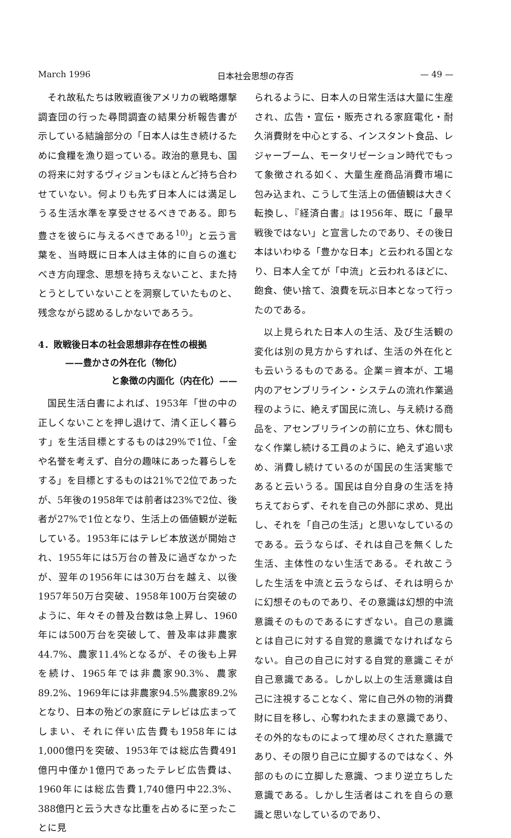March 1996 日本社会思想の存否 — 49 —
それ故私たちは敗戦直後アメリカの戦略爆撃調査団の行った尋問調査の結果分析報告書が示している結論部分の「日本人は生き続けるために食糧を漁り廻っている。政治的意見も、国の将来に対するヴィジョンもほとんど持ち合わせていない。何よりも先ず日本人には満足しうる生活水準を享受させるべきである。即ち豊さを彼らに与えるべきである<sup>10)</sup>」と云う言葉を、当時既に日本人は主体的に自らの進むべき方向理念、思想を持ちえないこと、また持とうとしていないことを洞察していたものと、残念ながら認めるしかないであろう。
4．敗戦後日本の社会思想非存在性の根拠
——豊かさの外在化（物化）
と象徴の内面化（内在化）——
国民生活白書によれば、1953年「世の中の正しくないことを押し退けて、清く正しく暮らす」を生活目標とするものは29%で1位、「金や名誉を考えず、自分の趣味にあった暮らしをする」を目標とするものは21%で2位であったが、5年後の1958年では前者は23%で2位、後者が27%で1位となり、生活上の価値観が逆転している。1953年にはテレビ本放送が開始され、1955年には5万台の普及に過ぎなかったが、翌年の1956年には30万台を越え、以後1957年50万台突破、1958年100万台突破のように、年々その普及台数は急上昇し、1960年には500万台を突破して、普及率は非農家44.7%、農家11.4%となるが、その後も上昇を続け、1965年では非農家90.3%、農家89.2%、1969年には非農家94.5%農家89.2%となり、日本の殆どの家庭にテレビは広まってしまい、それに伴い広告費も1958年には1,000億円を突破、1953年では総広告費491億円中僅か1億円であったテレビ広告費は、1960年には総広告費1,740億円中22.3%、388億円と云う大きな比重を占めるに至ったことに見
られるように、日本人の日常生活は大量に生産され、広告・宣伝・販売される家庭電化・耐久消費財を中心とする、インスタント食品、レジャーブーム、モータリゼーション時代でもって象徴される如く、大量生産商品消費市場に包み込まれ、こうして生活上の価値観は大きく転換し、『経済白書』は1956年、既に「最早戦後ではない」と宣言したのであり、その後日本はいわゆる「豊かな日本」と云われる国となり、日本人全てが「中流」と云われるほどに、飽食、使い捨て、浪費を玩ぶ日本となって行ったのである。
以上見られた日本人の生活、及び生活観の変化は別の見方からすれば、生活の外在化とも云いうるものである。企業＝資本が、工場内のアセンブリライン・システムの流れ作業過程のように、絶えず国民に流し、与え続ける商品を、アセンブリラインの前に立ち、休む間もなく作業し続ける工員のように、絶えず追い求め、消費し続けているのが国民の生活実態であると云いうる。国民は自分自身の生活を持ちえておらず、それを自己の外部に求め、見出し、それを「自己の生活」と思いなしているのである。云うならば、それは自己を無くした生活、主体性のない生活である。それ故こうした生活を中流と云うならば、それは明らかに幻想そのものであり、その意識は幻想的中流意識そのものであるにすぎない。自己の意識とは自己に対する自覚的意識でなければならない。自己の自己に対する自覚的意識こそが自己意識である。しかし以上の生活意識は自己に注視することなく、常に自己外の物的消費財に目を移し、心奪われたままの意識であり、その外的なものによって埋め尽くされた意識であり、その限り自己に立脚するのではなく、外部のものに立脚した意識、つまり逆立ちした意識である。しかし生活者はこれを自らの意識と思いなしているのであり、